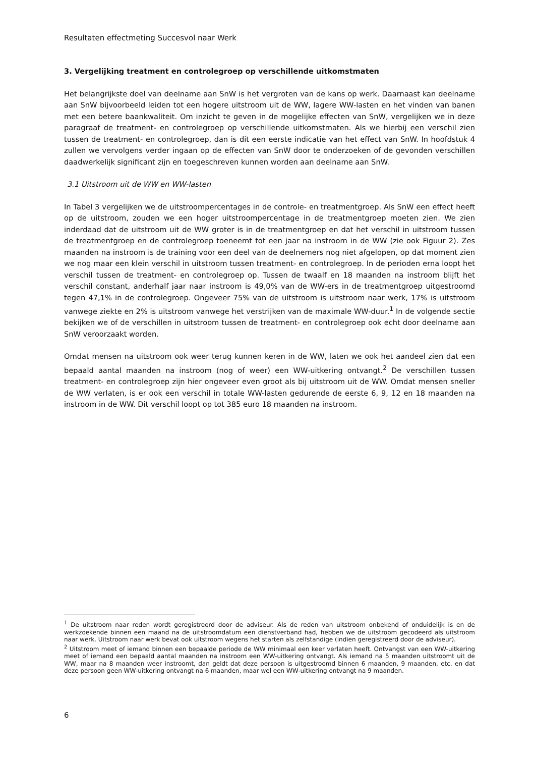Resultaten effectmeting Succesvol naar Werk
3. Vergelijking treatment en controlegroep op verschillende uitkomstmaten
Het belangrijkste doel van deelname aan SnW is het vergroten van de kans op werk. Daarnaast kan deelname aan SnW bijvoorbeeld leiden tot een hogere uitstroom uit de WW, lagere WW-lasten en het vinden van banen met een betere baankwaliteit. Om inzicht te geven in de mogelijke effecten van SnW, vergelijken we in deze paragraaf de treatment- en controlegroep op verschillende uitkomstmaten. Als we hierbij een verschil zien tussen de treatment- en controlegroep, dan is dit een eerste indicatie van het effect van SnW. In hoofdstuk 4 zullen we vervolgens verder ingaan op de effecten van SnW door te onderzoeken of de gevonden verschillen daadwerkelijk significant zijn en toegeschreven kunnen worden aan deelname aan SnW.
3.1 Uitstroom uit de WW en WW-lasten
In Tabel 3 vergelijken we de uitstroompercentages in de controle- en treatmentgroep. Als SnW een effect heeft op de uitstroom, zouden we een hoger uitstroompercentage in de treatmentgroep moeten zien. We zien inderdaad dat de uitstroom uit de WW groter is in de treatmentgroep en dat het verschil in uitstroom tussen de treatmentgroep en de controlegroep toeneemt tot een jaar na instroom in de WW (zie ook Figuur 2). Zes maanden na instroom is de training voor een deel van de deelnemers nog niet afgelopen, op dat moment zien we nog maar een klein verschil in uitstroom tussen treatment- en controlegroep. In de perioden erna loopt het verschil tussen de treatment- en controlegroep op. Tussen de twaalf en 18 maanden na instroom blijft het verschil constant, anderhalf jaar naar instroom is 49,0% van de WW-ers in de treatmentgroep uitgestroomd tegen 47,1% in de controlegroep. Ongeveer 75% van de uitstroom is uitstroom naar werk, 17% is uitstroom vanwege ziekte en 2% is uitstroom vanwege het verstrijken van de maximale WW-duur.<sup>1</sup> In de volgende sectie bekijken we of de verschillen in uitstroom tussen de treatment- en controlegroep ook echt door deelname aan SnW veroorzaakt worden.
Omdat mensen na uitstroom ook weer terug kunnen keren in de WW, laten we ook het aandeel zien dat een bepaald aantal maanden na instroom (nog of weer) een WW-uitkering ontvangt.<sup>2</sup> De verschillen tussen treatment- en controlegroep zijn hier ongeveer even groot als bij uitstroom uit de WW. Omdat mensen sneller de WW verlaten, is er ook een verschil in totale WW-lasten gedurende de eerste 6, 9, 12 en 18 maanden na instroom in de WW. Dit verschil loopt op tot 385 euro 18 maanden na instroom.
<sup>1</sup> De uitstroom naar reden wordt geregistreerd door de adviseur. Als de reden van uitstroom onbekend of onduidelijk is en de werkzoekende binnen een maand na de uitstroomdatum een dienstverband had, hebben we de uitstroom gecodeerd als uitstroom naar werk. Uitstroom naar werk bevat ook uitstroom wegens het starten als zelfstandige (indien geregistreerd door de adviseur).
<sup>2</sup> Uitstroom meet of iemand binnen een bepaalde periode de WW minimaal een keer verlaten heeft. Ontvangst van een WW-uitkering meet of iemand een bepaald aantal maanden na instroom een WW-uitkering ontvangt. Als iemand na 5 maanden uitstroomt uit de WW, maar na 8 maanden weer instroomt, dan geldt dat deze persoon is uitgestroomd binnen 6 maanden, 9 maanden, etc. en dat deze persoon geen WW-uitkering ontvangt na 6 maanden, maar wel een WW-uitkering ontvangt na 9 maanden.
6